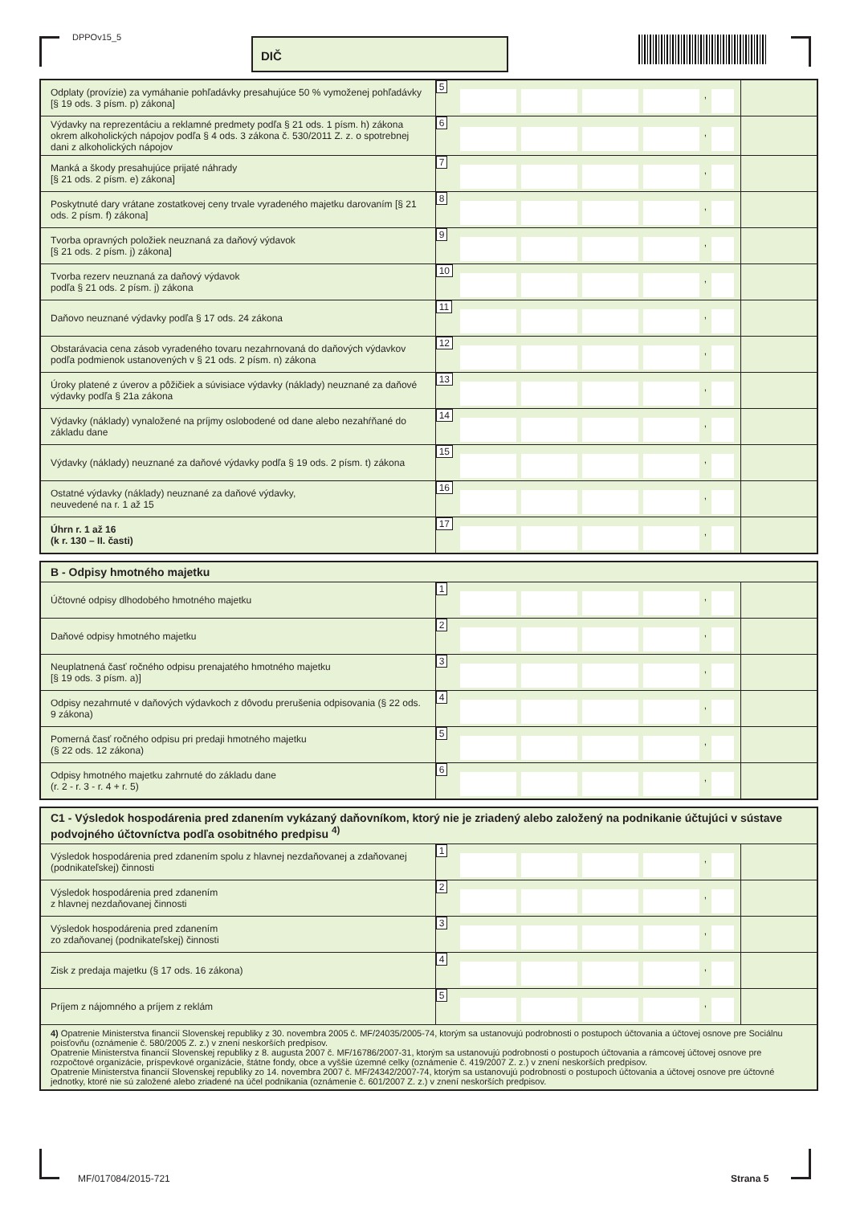DPPOv15_5 DIČ
| Odplaty (provízie) za vymáhanie pohľadávky presahujúce 50 % vymoženej pohľadávky [§ 19 ods. 3 písm. p) zákona] | 5 , | |
| Výdavky na reprezentáciu a reklamné predmety podľa § 21 ods. 1 písm. h) zákona okrem alkoholických nápojov podľa § 4 ods. 3 zákona č. 530/2011 Z. z. o spotrebnej dani z alkoholických nápojov | 6 , | |
| Manká a škody presahujúce prijaté náhrady [§ 21 ods. 2 písm. e) zákona] | 7 , | |
| Poskytnuté dary vrátane zostatkovej ceny trvale vyradeného majetku darovaním [§ 21 ods. 2 písm. f) zákona] | 8 , | |
| Tvorba opravných položiek neuznaná za daňový výdavok [§ 21 ods. 2 písm. j) zákona] | 9 , | |
| Tvorba rezerv neuznaná za daňový výdavok podľa § 21 ods. 2 písm. j) zákona | 10 , | |
| Daňovo neuznané výdavky podľa § 17 ods. 24 zákona | 11 , | |
| Obstarávacia cena zásob vyradeného tovaru nezahrnovaná do daňových výdavkov podľa podmienok ustanovených v § 21 ods. 2 písm. n) zákona | 12 , | |
| Úroky platené z úverov a pôžičiek a súvisiace výdavky (náklady) neuznané za daňové výdavky podľa § 21a zákona | 13 , | |
| Výdavky (náklady) vynaložené na príjmy oslobodené od dane alebo nezahŕňané do základu dane | 14 , | |
| Výdavky (náklady) neuznané za daňové výdavky podľa § 19 ods. 2 písm. t) zákona | 15 , | |
| Ostatné výdavky (náklady) neuznané za daňové výdavky, neuvedené na r. 1 až 15 | 16 , | |
| Úhrn r. 1 až 16 (k r. 130 – II. časti) | 17 , | |
| B - Odpisy hmotného majetku | | |
| --- | --- | --- |
| Účtovné odpisy dlhodobého hmotného majetku | 1 , | |
| Daňové odpisy hmotného majetku | 2 , | |
| Neuplatnená časť ročného odpisu prenajatého hmotného majetku [§ 19 ods. 3 písm. a)] | 3 , | |
| Odpisy nezahrnuté v daňových výdavkoch z dôvodu prerušenia odpisovania (§ 22 ods. 9 zákona) | 4 , | |
| Pomerná časť ročného odpisu pri predaji hmotného majetku (§ 22 ods. 12 zákona) | 5 , | |
| Odpisy hmotného majetku zahrnuté do základu dane (r. 2 - r. 3 - r. 4 + r. 5) | 6 , | |
| C1 - Výsledok hospodárenia pred zdanením vykázaný daňovníkom, ktorý nie je zriadený alebo založený na podnikanie účtujúci v sústave podvojného účtovníctva podľa osobitného predpisu <sup>4)</sup> | | |
| --- | --- | --- |
| Výsledok hospodárenia pred zdanením spolu z hlavnej nezdaňovanej a zdaňovanej (podnikateľskej) činnosti | 1 , | |
| Výsledok hospodárenia pred zdanením z hlavnej nezdaňovanej činnosti | 2 , | |
| Výsledok hospodárenia pred zdanením zo zdaňovanej (podnikateľskej) činnosti | 3 , | |
| Zisk z predaja majetku (§ 17 ods. 16 zákona) | 4 , | |
| Príjem z nájomného a príjem z reklám | 5 , | |
| 4) Opatrenie Ministerstva financií Slovenskej republiky z 30. novembra 2005 č. MF/24035/2005-74, ktorým sa ustanovujú podrobnosti o postupoch účtovania a účtovej osnove pre Sociálnu poisťovňu (oznámenie č. 580/2005 Z. z.) v znení neskorších predpisov. Opatrenie Ministerstva financií Slovenskej republiky z 8. augusta 2007 č. MF/16786/2007-31, ktorým sa ustanovujú podrobnosti o postupoch účtovania a rámcovej účtovej osnove pre rozpočtové organizácie, príspevkové organizácie, štátne fondy, obce a vyššie územné celky (oznámenie č. 419/2007 Z. z.) v znení neskorších predpisov. Opatrenie Ministerstva financií Slovenskej republiky zo 14. novembra 2007 č. MF/24342/2007-74, ktorým sa ustanovujú podrobnosti o postupoch účtovania a účtovej osnove pre účtovné jednotky, ktoré nie sú založené alebo zriadené na účel podnikania (oznámenie č. 601/2007 Z. z.) v znení neskorších predpisov. | | |
MF/017084/2015-721 Strana 5